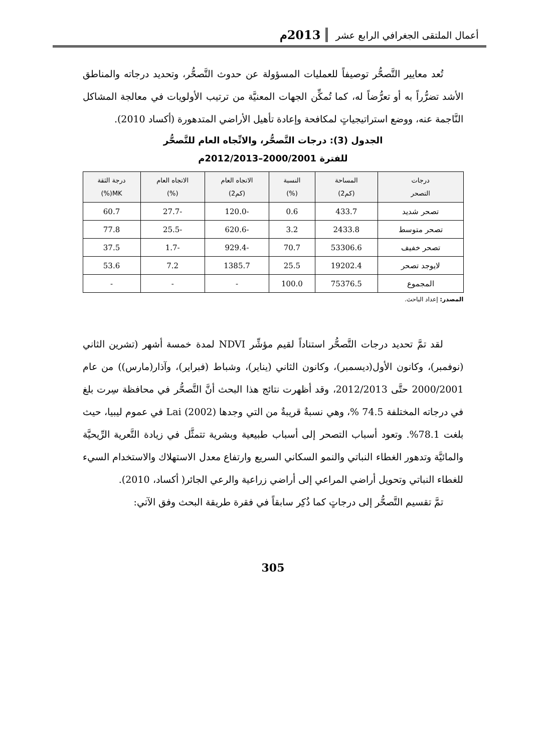أعمال الملتقى الجغرافي الرابع عشر 2013م
تُعد معايير التَّصحُّر توصيفاً للعمليات المسؤولة عن حدوث التَّصحُّر، وتحديد درجاته والمناطق الأشد تضرُّراً به أو تعرُّضاً له، كما تُمكِّن الجهات المعنيَّة من ترتيب الأولويات في معالجة المشاكل النَّاجمة عنه، ووضع استراتيجياتٍ لمكافحة وإعادة تأهيل الأراضي المتدهورة (أكساد 2010).
الجدول (3): درجات التَّصحُّر، والاتِّجاه العام للتَّصحُّر
للفترة 2000/2001–2012/2013م
| درجات التصحر | المساحة (كم2) | النسبة (%) | الاتجاه العام (كم2) | الاتجاه العام (%) | درجة الثقة MK(%) |
| --- | --- | --- | --- | --- | --- |
| تصحر شديد | 433.7 | 0.6 | -120.0 | -27.7 | 60.7 |
| تصحر متوسط | 2433.8 | 3.2 | -620.6 | -25.5 | 77.8 |
| تصحر خفيف | 53306.6 | 70.7 | -929.4 | -1.7 | 37.5 |
| لايوجد تصحر | 19202.4 | 25.5 | 1385.7 | 7.2 | 53.6 |
| المجموع | 75376.5 | 100.0 | - | - | - |
المصدر: إعداد الباحث.
لقد تمَّ تحديد درجات التَّصحُّر استناداً لقيم مؤشِّر NDVI لمدة خمسة أشهر (تشرين الثاني (نوفمبر)، وكانون الأول(ديسمبر)، وكانون الثاني (يناير)، وشباط (فبراير)، وآذار(مارس)) من عام 2000/2001 حتَّى 2012/2013، وقد أظهرت نتائج هذا البحث أنَّ التَّصحُّر في محافظة سِرت بلغ في درجاته المختلفة 74.5 %، وهي نسبةٌ قريبةٌ من التي وجدها Lai (2002) في عموم ليبيا، حيث بلغت 78.1%. وتعود أسباب التصحر إلى أسباب طبيعية وبشرية تتمثَّل في زيادة التَّعرية الرِّيحيَّة والمائيَّة وتدهور الغطاء النباتي والنمو السكاني السريع وارتفاع معدل الاستهلاك والاستخدام السيء للغطاء النباتي وتحويل أراضي المراعي إلى أراضي زراعية والرعي الجائر( أكساد، 2010).
تمَّ تقسيم التَّصحُّر إلى درجاتٍ كما ذُكِر سابقاً في فقرة طريقة البحث وفق الآتي:
305